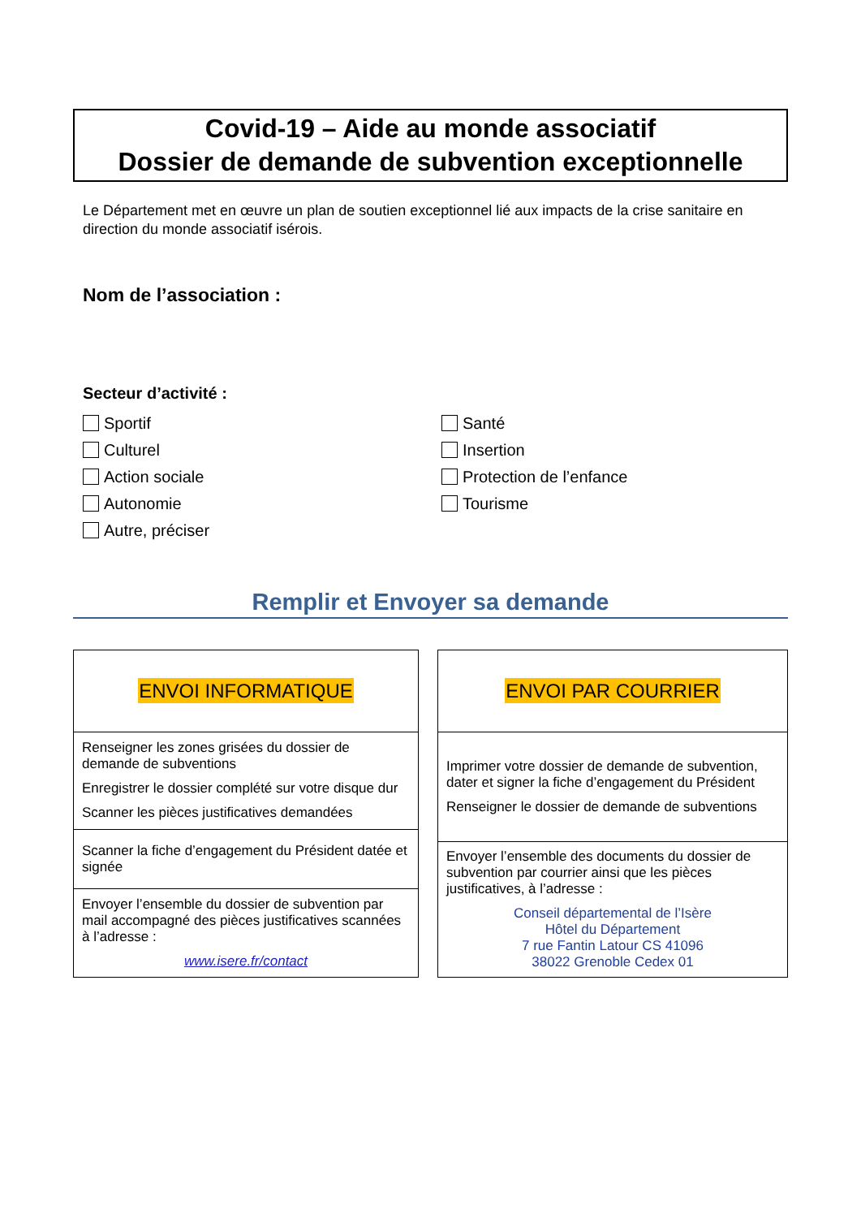Covid-19 – Aide au monde associatif
Dossier de demande de subvention exceptionnelle
Le Département met en œuvre un plan de soutien exceptionnel lié aux impacts de la crise sanitaire en direction du monde associatif isérois.
Nom de l’association :
Secteur d’activité :
Sportif
Santé
Culturel
Insertion
Action sociale
Protection de l’enfance
Autonomie
Tourisme
Autre, préciser
Remplir et Envoyer sa demande
| ENVOI INFORMATIQUE |
| Renseigner les zones grisées du dossier de demande de subventions Enregistrer le dossier complété sur votre disque dur Scanner les pièces justificatives demandées |
| Scanner la fiche d’engagement du Président datée et signée |
| Envoyer l’ensemble du dossier de subvention par mail accompagné des pièces justificatives scannées à l’adresse : www.isere.fr/contact |
| ENVOI PAR COURRIER |
| Imprimer votre dossier de demande de subvention, dater et signer la fiche d’engagement du Président Renseigner le dossier de demande de subventions |
| Envoyer l’ensemble des documents du dossier de subvention par courrier ainsi que les pièces justificatives, à l’adresse : Conseil départemental de l’Isère Hôtel du Département 7 rue Fantin Latour CS 41096 38022 Grenoble Cedex 01 |